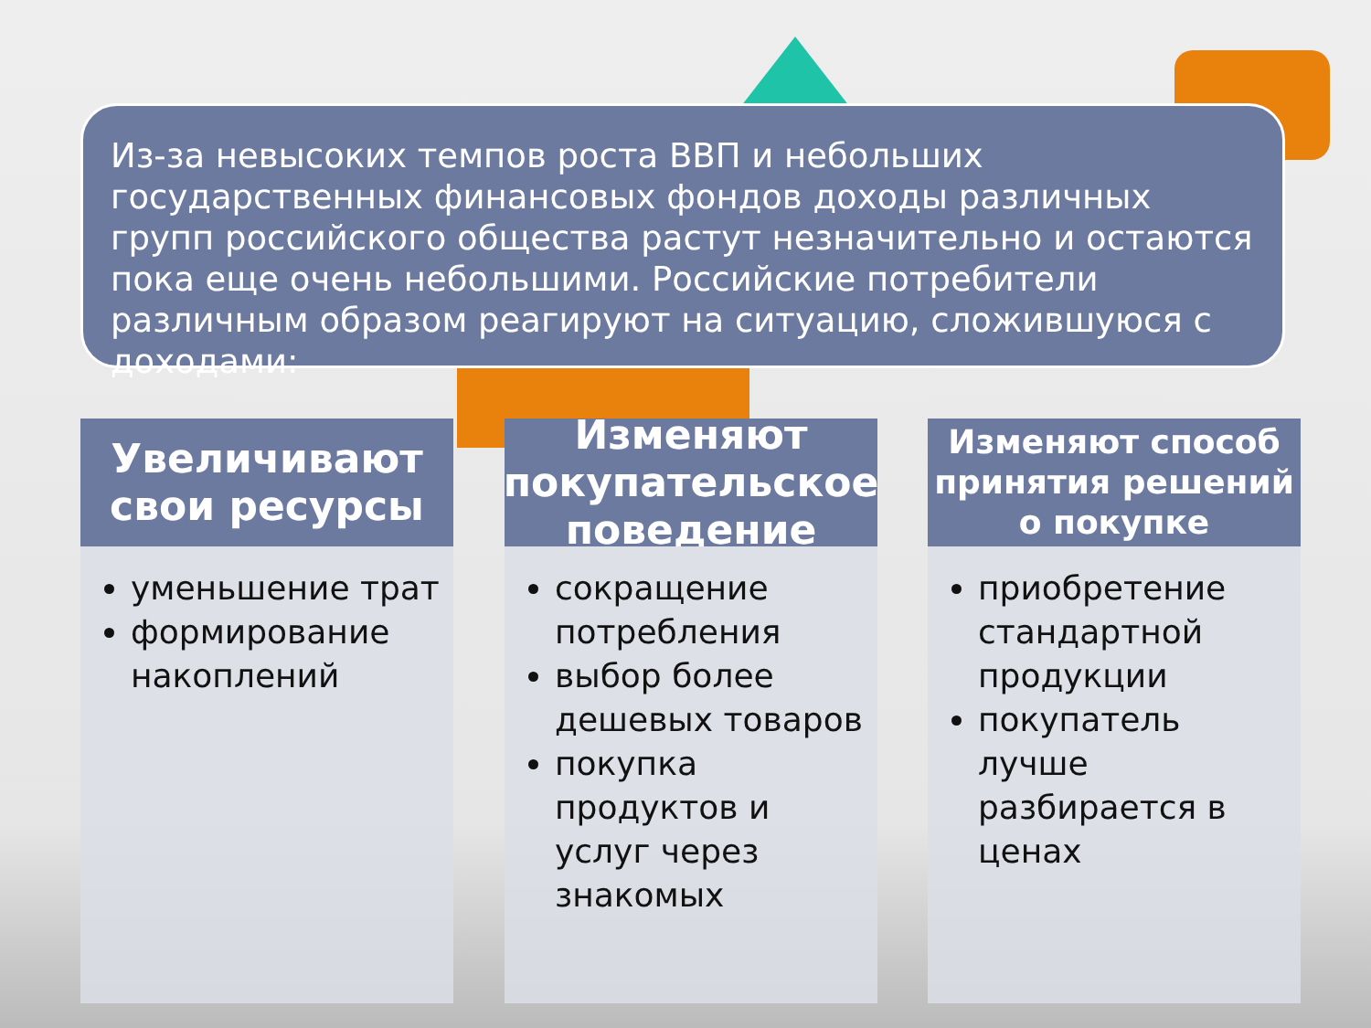Из-за невысоких темпов роста ВВП и небольших государственных финансовых фондов доходы различных групп российского общества растут незначительно и остаются пока еще очень небольшими. Российские потребители различным образом реагируют на ситуацию, сложившуюся с доходами:
Увеличивают свои ресурсы
уменьшение трат
формирование накоплений
Изменяют покупательское поведение
сокращение потребления
выбор более дешевых товаров
покупка продуктов и услуг через знакомых
Изменяют способ принятия решений о покупке
приобретение стандартной продукции
покупатель лучше разбирается в ценах